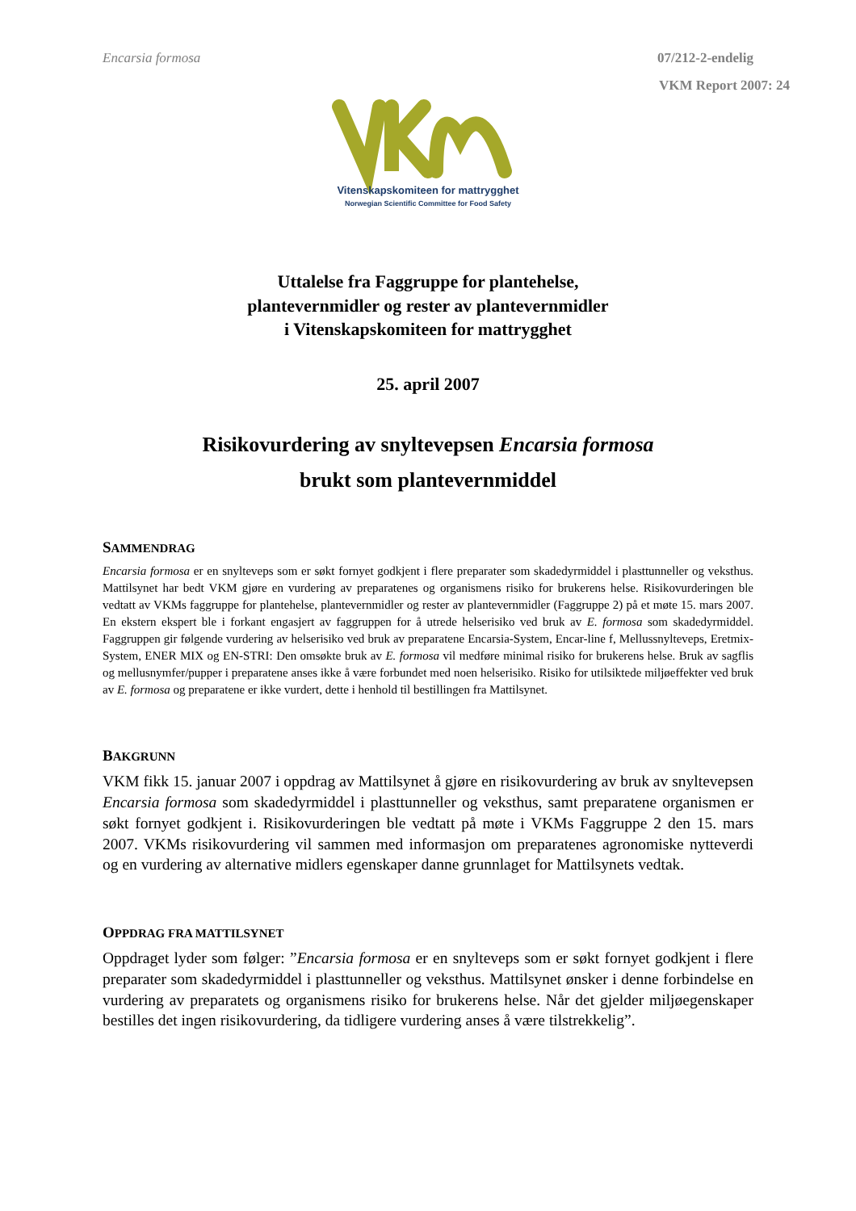Encarsia formosa 07/212-2-endelig
VKM Report 2007: 24
Vitenskapskomiteen for mattrygghet
Norwegian Scientific Committee for Food Safety
Uttalelse fra Faggruppe for plantehelse,
plantevernmidler og rester av plantevernmidler
i Vitenskapskomiteen for mattrygghet
25. april 2007
Risikovurdering av snyltevepsen Encarsia formosa
brukt som plantevernmiddel
SAMMENDRAG
Encarsia formosa er en snylteveps som er søkt fornyet godkjent i flere preparater som skadedyrmiddel i plasttunneller og veksthus. Mattilsynet har bedt VKM gjøre en vurdering av preparatenes og organismens risiko for brukerens helse. Risikovurderingen ble vedtatt av VKMs faggruppe for plantehelse, plantevernmidler og rester av plantevernmidler (Faggruppe 2) på et møte 15. mars 2007. En ekstern ekspert ble i forkant engasjert av faggruppen for å utrede helserisiko ved bruk av E. formosa som skadedyrmiddel. Faggruppen gir følgende vurdering av helserisiko ved bruk av preparatene Encarsia-System, Encar-line f, Mellussnylteveps, Eretmix-System, ENER MIX og EN-STRI: Den omsøkte bruk av E. formosa vil medføre minimal risiko for brukerens helse. Bruk av sagflis og mellusnymfer/pupper i preparatene anses ikke å være forbundet med noen helserisiko. Risiko for utilsiktede miljøeffekter ved bruk av E. formosa og preparatene er ikke vurdert, dette i henhold til bestillingen fra Mattilsynet.
BAKGRUNN
VKM fikk 15. januar 2007 i oppdrag av Mattilsynet å gjøre en risikovurdering av bruk av snyltevepsen Encarsia formosa som skadedyrmiddel i plasttunneller og veksthus, samt preparatene organismen er søkt fornyet godkjent i. Risikovurderingen ble vedtatt på møte i VKMs Faggruppe 2 den 15. mars 2007. VKMs risikovurdering vil sammen med informasjon om preparatenes agronomiske nytteverdi og en vurdering av alternative midlers egenskaper danne grunnlaget for Mattilsynets vedtak.
OPPDRAG FRA MATTILSYNET
Oppdraget lyder som følger: ”Encarsia formosa er en snylteveps som er søkt fornyet godkjent i flere preparater som skadedyrmiddel i plasttunneller og veksthus. Mattilsynet ønsker i denne forbindelse en vurdering av preparatets og organismens risiko for brukerens helse. Når det gjelder miljøegenskaper bestilles det ingen risikovurdering, da tidligere vurdering anses å være tilstrekkelig”.